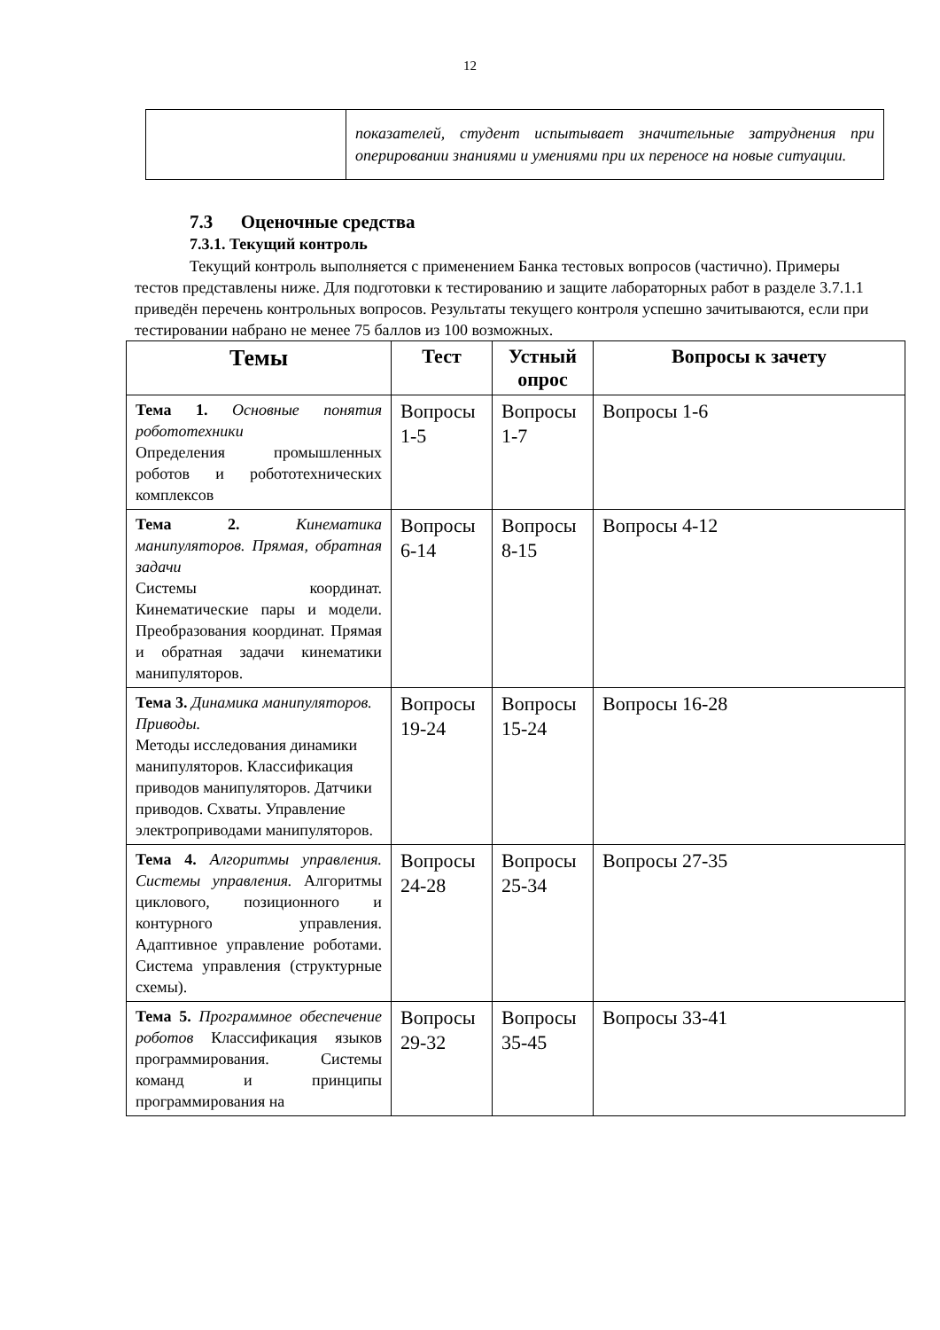12
| | показателей, студент испытывает значительные затруднения при оперировании знаниями и умениями при их переносе на новые ситуации. |
7.3 Оценочные средства
7.3.1. Текущий контроль
Текущий контроль выполняется с применением Банка тестовых вопросов (частично). Примеры тестов представлены ниже. Для подготовки к тестированию и защите лабораторных работ в разделе 3.7.1.1 приведён перечень контрольных вопросов. Результаты текущего контроля успешно зачитываются, если при тестировании набрано не менее 75 баллов из 100 возможных.
| Темы | Тест | Устный опрос | Вопросы к зачету |
| --- | --- | --- | --- |
| Тема 1. Основные понятия робототехники Определения промышленных роботов и робототехнических комплексов | Вопросы 1-5 | Вопросы 1-7 | Вопросы 1-6 |
| Тема 2. Кинематика манипуляторов. Прямая, обратная задачи Системы координат. Кинематические пары и модели. Преобразования координат. Прямая и обратная задачи кинематики манипуляторов. | Вопросы 6-14 | Вопросы 8-15 | Вопросы 4-12 |
| Тема 3. Динамика манипуляторов. Приводы. Методы исследования динамики манипуляторов. Классификация приводов манипуляторов. Датчики приводов. Схваты. Управление электроприводами манипуляторов. | Вопросы 19-24 | Вопросы 15-24 | Вопросы 16-28 |
| Тема 4. Алгоритмы управления. Системы управления. Алгоритмы циклового, позиционного и контурного управления. Адаптивное управление роботами. Система управления (структурные схемы). | Вопросы 24-28 | Вопросы 25-34 | Вопросы 27-35 |
| Тема 5. Программное обеспечение роботов Классификация языков программирования. Системы команд и принципы программирования на | Вопросы 29-32 | Вопросы 35-45 | Вопросы 33-41 |